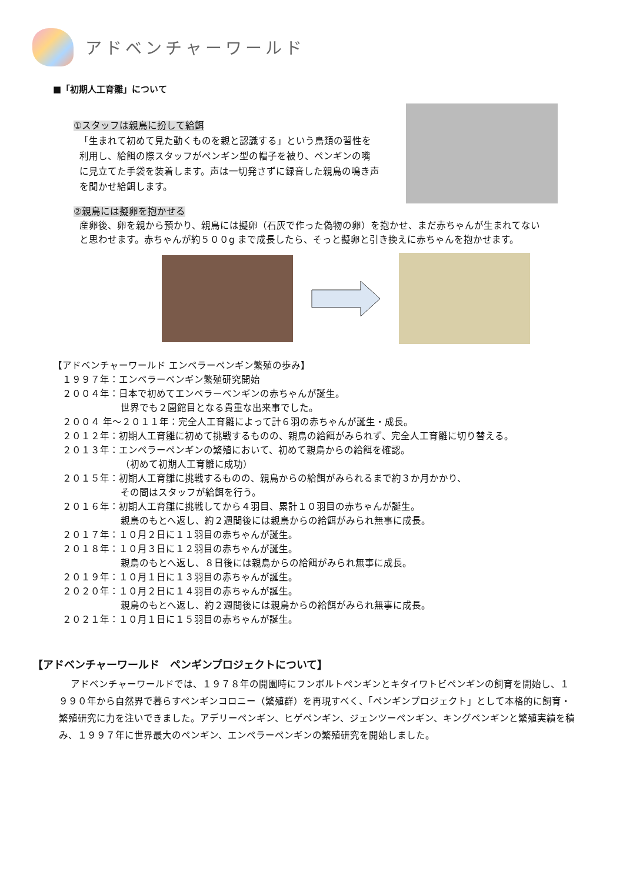アドベンチャーワールド
■「初期人工育雛」について
①スタッフは親鳥に扮して給餌
「生まれて初めて見た動くものを親と認識する」という鳥類の習性を利用し、給餌の際スタッフがペンギン型の帽子を被り、ペンギンの嘴に見立てた手袋を装着します。声は一切発さずに録音した親鳥の鳴き声を聞かせ給餌します。
②親鳥には擬卵を抱かせる
産卵後、卵を親から預かり、親鳥には擬卵（石灰で作った偽物の卵）を抱かせ、まだ赤ちゃんが生まれてないと思わせます。赤ちゃんが約５００g まで成長したら、そっと擬卵と引き換えに赤ちゃんを抱かせます。
【アドベンチャーワールド エンペラーペンギン繁殖の歩み】
　１９９７年：エンペラーペンギン繁殖研究開始
　２００４年：日本で初めてエンペラーペンギンの赤ちゃんが誕生。
世界でも２園館目となる貴重な出来事でした。
　２００４ 年～２０１１年：完全人工育雛によって計６羽の赤ちゃんが誕生・成長。
　２０１２年：初期人工育雛に初めて挑戦するものの、親鳥の給餌がみられず、完全人工育雛に切り替える。
　２０１３年：エンペラーペンギンの繁殖において、初めて親鳥からの給餌を確認。
（初めて初期人工育雛に成功）
　２０１５年：初期人工育雛に挑戦するものの、親鳥からの給餌がみられるまで約３か月かかり、
その間はスタッフが給餌を行う。
　２０１６年：初期人工育雛に挑戦してから４羽目、累計１０羽目の赤ちゃんが誕生。
親鳥のもとへ返し、約２週間後には親鳥からの給餌がみられ無事に成長。
　２０１７年：１０月２日に１１羽目の赤ちゃんが誕生。
　２０１８年：１０月３日に１２羽目の赤ちゃんが誕生。
親鳥のもとへ返し、８日後には親鳥からの給餌がみられ無事に成長。
　２０１９年：１０月１日に１３羽目の赤ちゃんが誕生。
　２０２０年：１０月２日に１４羽目の赤ちゃんが誕生。
親鳥のもとへ返し、約２週間後には親鳥からの給餌がみられ無事に成長。
　２０２１年：１０月１日に１５羽目の赤ちゃんが誕生。
【アドベンチャーワールド　ペンギンプロジェクトについて】
アドベンチャーワールドでは、１９７８年の開園時にフンボルトペンギンとキタイワトビペンギンの飼育を開始し、１９９０年から自然界で暮らすペンギンコロニー（繁殖群）を再現すべく、「ペンギンプロジェクト」として本格的に飼育・繁殖研究に力を注いできました。アデリーペンギン、ヒゲペンギン、ジェンツーペンギン、キングペンギンと繁殖実績を積み、１９９７年に世界最大のペンギン、エンペラーペンギンの繁殖研究を開始しました。